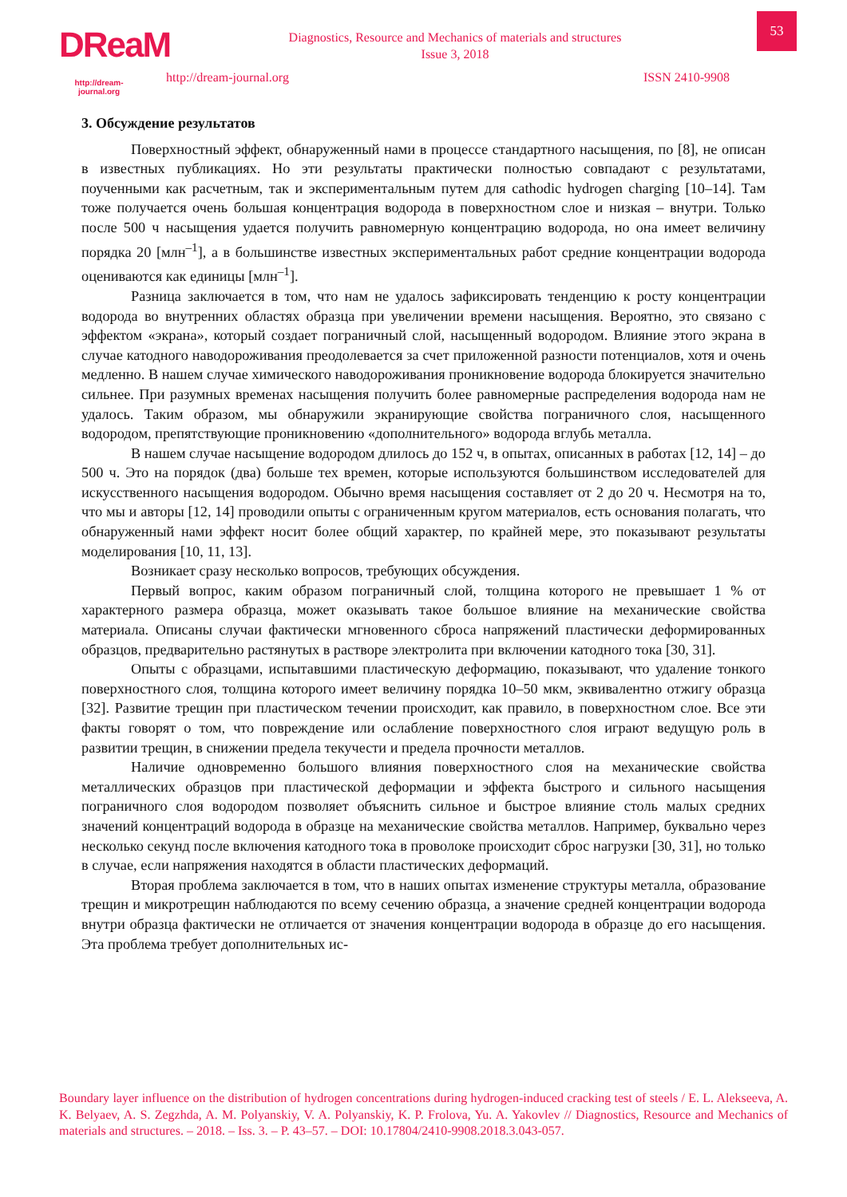DReaM
http://dream-journal.org
Diagnostics, Resource and Mechanics of materials and structures
Issue 3, 2018
53
http://dream-journal.org ISSN 2410-9908
3. Обсуждение результатов
Поверхностный эффект, обнаруженный нами в процессе стандартного насыщения, по [8], не описан в известных публикациях. Но эти результаты практически полностью совпадают с результатами, поученными как расчетным, так и экспериментальным путем для cathodic hydrogen charging [10–14]. Там тоже получается очень большая концентрация водорода в поверхностном слое и низкая – внутри. Только после 500 ч насыщения удается получить равномерную концентрацию водорода, но она имеет величину порядка 20 [млн<sup>–1</sup>], а в большинстве известных экспериментальных работ средние концентрации водорода оцениваются как единицы [млн<sup>–1</sup>].
Разница заключается в том, что нам не удалось зафиксировать тенденцию к росту концентрации водорода во внутренних областях образца при увеличении времени насыщения. Вероятно, это связано с эффектом «экрана», который создает пограничный слой, насыщенный водородом. Влияние этого экрана в случае катодного наводороживания преодолевается за счет приложенной разности потенциалов, хотя и очень медленно. В нашем случае химического наводороживания проникновение водорода блокируется значительно сильнее. При разумных временах насыщения получить более равномерные распределения водорода нам не удалось. Таким образом, мы обнаружили экранирующие свойства пограничного слоя, насыщенного водородом, препятствующие проникновению «дополнительного» водорода вглубь металла.
В нашем случае насыщение водородом длилось до 152 ч, в опытах, описанных в работах [12, 14] – до 500 ч. Это на порядок (два) больше тех времен, которые используются большинством исследователей для искусственного насыщения водородом. Обычно время насыщения составляет от 2 до 20 ч. Несмотря на то, что мы и авторы [12, 14] проводили опыты с ограниченным кругом материалов, есть основания полагать, что обнаруженный нами эффект носит более общий характер, по крайней мере, это показывают результаты моделирования [10, 11, 13].
Возникает сразу несколько вопросов, требующих обсуждения.
Первый вопрос, каким образом пограничный слой, толщина которого не превышает 1 % от характерного размера образца, может оказывать такое большое влияние на механические свойства материала. Описаны случаи фактически мгновенного сброса напряжений пластически деформированных образцов, предварительно растянутых в растворе электролита при включении катодного тока [30, 31].
Опыты с образцами, испытавшими пластическую деформацию, показывают, что удаление тонкого поверхностного слоя, толщина которого имеет величину порядка 10–50 мкм, эквивалентно отжигу образца [32]. Развитие трещин при пластическом течении происходит, как правило, в поверхностном слое. Все эти факты говорят о том, что повреждение или ослабление поверхностного слоя играют ведущую роль в развитии трещин, в снижении предела текучести и предела прочности металлов.
Наличие одновременно большого влияния поверхностного слоя на механические свойства металлических образцов при пластической деформации и эффекта быстрого и сильного насыщения пограничного слоя водородом позволяет объяснить сильное и быстрое влияние столь малых средних значений концентраций водорода в образце на механические свойства металлов. Например, буквально через несколько секунд после включения катодного тока в проволоке происходит сброс нагрузки [30, 31], но только в случае, если напряжения находятся в области пластических деформаций.
Вторая проблема заключается в том, что в наших опытах изменение структуры металла, образование трещин и микротрещин наблюдаются по всему сечению образца, а значение средней концентрации водорода внутри образца фактически не отличается от значения концентрации водорода в образце до его насыщения. Эта проблема требует дополнительных ис-
Boundary layer influence on the distribution of hydrogen concentrations during hydrogen-induced cracking test of steels / E. L. Alekseeva, A. K. Belyaev, A. S. Zegzhda, A. M. Polyanskiy, V. A. Polyanskiy, K. P. Frolova, Yu. A. Yakovlev // Diagnostics, Resource and Mechanics of materials and structures. – 2018. – Iss. 3. – P. 43–57. – DOI: 10.17804/2410-9908.2018.3.043-057.